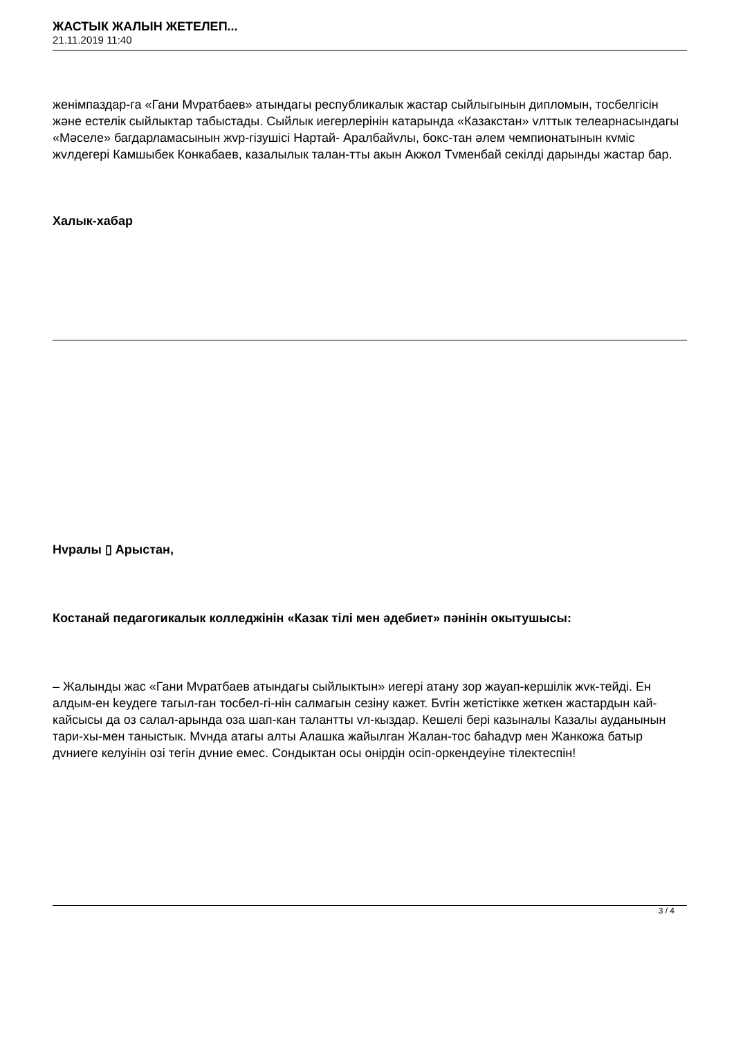ЖАСТЫК ЖАЛЫН ЖЕТЕЛЕП...
21.11.2019 11:40
женімпаздар-га «Гани Мvратбаев» атындагы республикалык жастар сыйлыгынын дипломын, тосбелгісін жəне естелік сыйлыктар табыстады. Сыйлык иегерлерінін катарында «Казакстан» vлттык телеарнасындагы «Мəселе» багдарламасынын жvр-гізушісі Нартай- Аралбайvлы, бокс-тан əлем чемпионатынын кvміс жvлдегері Камшыбек Конкабаев, казалылык талан-тты акын Акжол Тvменбай секілді дарынды жастар бар.
Халык-хабар
Нvралы ▯ Арыстан,
Костанай педагогикалык колледжінін «Казак тілі мен əдебиет» пəнінін окытушысы:
– Жалынды жас «Гани Мvратбаев атындагы сыйлыктын» иегері атану зор жауап-кершілік жvк-тейді. Ен алдым-ен keудеге тагыл-ган тосбел-гі-нін салмагын сезіну кажет. Бvгін жетістікке жеткен жастардын кай-кайсысы да оз салал-арында оза шап-кан талантты vл-кыздар. Кешелі бері казыналы Казалы ауданынын тари-хы-мен таныстык. Мvнда атагы алты Алашка жайылган Жалан-тос баhадvр мен Жанкожа батыр дvниеге келуінін озі тегін дvние емес. Сондыктан осы онірдін осіп-оркендеуіне тілектеспін!
3 / 4